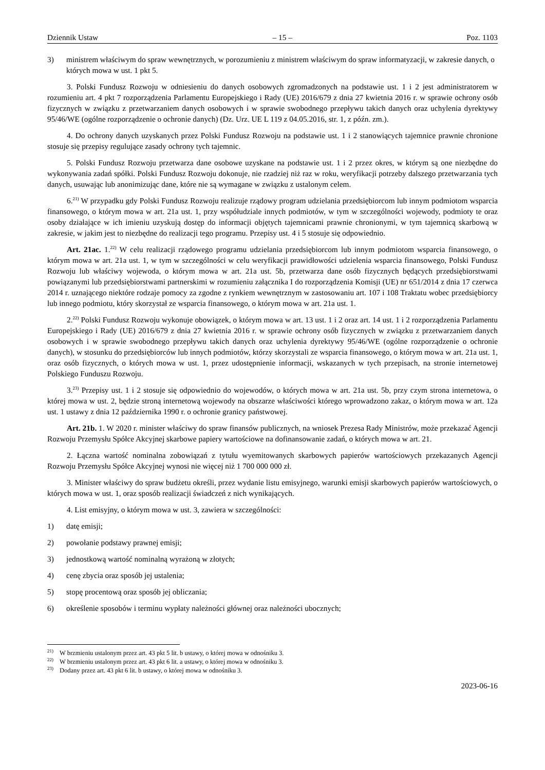Dziennik Ustaw – 15 – Poz. 1103
3) ministrem właściwym do spraw wewnętrznych, w porozumieniu z ministrem właściwym do spraw informatyzacji, w zakresie danych, o których mowa w ust. 1 pkt 5.
3. Polski Fundusz Rozwoju w odniesieniu do danych osobowych zgromadzonych na podstawie ust. 1 i 2 jest administratorem w rozumieniu art. 4 pkt 7 rozporządzenia Parlamentu Europejskiego i Rady (UE) 2016/679 z dnia 27 kwietnia 2016 r. w sprawie ochrony osób fizycznych w związku z przetwarzaniem danych osobowych i w sprawie swobodnego przepływu takich danych oraz uchylenia dyrektywy 95/46/WE (ogólne rozporządzenie o ochronie danych) (Dz. Urz. UE L 119 z 04.05.2016, str. 1, z późn. zm.).
4. Do ochrony danych uzyskanych przez Polski Fundusz Rozwoju na podstawie ust. 1 i 2 stanowiących tajemnice prawnie chronione stosuje się przepisy regulujące zasady ochrony tych tajemnic.
5. Polski Fundusz Rozwoju przetwarza dane osobowe uzyskane na podstawie ust. 1 i 2 przez okres, w którym są one niezbędne do wykonywania zadań spółki. Polski Fundusz Rozwoju dokonuje, nie rzadziej niż raz w roku, weryfikacji potrzeby dalszego przetwarzania tych danych, usuwając lub anonimizując dane, które nie są wymagane w związku z ustalonym celem.
6.<sup>21)</sup> W przypadku gdy Polski Fundusz Rozwoju realizuje rządowy program udzielania przedsiębiorcom lub innym podmiotom wsparcia finansowego, o którym mowa w art. 21a ust. 1, przy współudziale innych podmiotów, w tym w szczególności wojewody, podmioty te oraz osoby działające w ich imieniu uzyskują dostęp do informacji objętych tajemnicami prawnie chronionymi, w tym tajemnicą skarbową w zakresie, w jakim jest to niezbędne do realizacji tego programu. Przepisy ust. 4 i 5 stosuje się odpowiednio.
Art. 21ac. 1.<sup>22)</sup> W celu realizacji rządowego programu udzielania przedsiębiorcom lub innym podmiotom wsparcia finansowego, o którym mowa w art. 21a ust. 1, w tym w szczególności w celu weryfikacji prawidłowości udzielenia wsparcia finansowego, Polski Fundusz Rozwoju lub właściwy wojewoda, o którym mowa w art. 21a ust. 5b, przetwarza dane osób fizycznych będących przedsiębiorstwami powiązanymi lub przedsiębiorstwami partnerskimi w rozumieniu załącznika I do rozporządzenia Komisji (UE) nr 651/2014 z dnia 17 czerwca 2014 r. uznającego niektóre rodzaje pomocy za zgodne z rynkiem wewnętrznym w zastosowaniu art. 107 i 108 Traktatu wobec przedsiębiorcy lub innego podmiotu, który skorzystał ze wsparcia finansowego, o którym mowa w art. 21a ust. 1.
2.<sup>22)</sup> Polski Fundusz Rozwoju wykonuje obowiązek, o którym mowa w art. 13 ust. 1 i 2 oraz art. 14 ust. 1 i 2 rozporządzenia Parlamentu Europejskiego i Rady (UE) 2016/679 z dnia 27 kwietnia 2016 r. w sprawie ochrony osób fizycznych w związku z przetwarzaniem danych osobowych i w sprawie swobodnego przepływu takich danych oraz uchylenia dyrektywy 95/46/WE (ogólne rozporządzenie o ochronie danych), w stosunku do przedsiębiorców lub innych podmiotów, którzy skorzystali ze wsparcia finansowego, o którym mowa w art. 21a ust. 1, oraz osób fizycznych, o których mowa w ust. 1, przez udostępnienie informacji, wskazanych w tych przepisach, na stronie internetowej Polskiego Funduszu Rozwoju.
3.<sup>23)</sup> Przepisy ust. 1 i 2 stosuje się odpowiednio do wojewodów, o których mowa w art. 21a ust. 5b, przy czym strona internetowa, o której mowa w ust. 2, będzie stroną internetową wojewody na obszarze właściwości którego wprowadzono zakaz, o którym mowa w art. 12a ust. 1 ustawy z dnia 12 października 1990 r. o ochronie granicy państwowej.
Art. 21b. 1. W 2020 r. minister właściwy do spraw finansów publicznych, na wniosek Prezesa Rady Ministrów, może przekazać Agencji Rozwoju Przemysłu Spółce Akcyjnej skarbowe papiery wartościowe na dofinansowanie zadań, o których mowa w art. 21.
2. Łączna wartość nominalna zobowiązań z tytułu wyemitowanych skarbowych papierów wartościowych przekazanych Agencji Rozwoju Przemysłu Spółce Akcyjnej wynosi nie więcej niż 1 700 000 000 zł.
3. Minister właściwy do spraw budżetu określi, przez wydanie listu emisyjnego, warunki emisji skarbowych papierów wartościowych, o których mowa w ust. 1, oraz sposób realizacji świadczeń z nich wynikających.
4. List emisyjny, o którym mowa w ust. 3, zawiera w szczególności:
1) datę emisji;
2) powołanie podstawy prawnej emisji;
3) jednostkową wartość nominalną wyrażoną w złotych;
4) cenę zbycia oraz sposób jej ustalenia;
5) stopę procentową oraz sposób jej obliczania;
6) określenie sposobów i terminu wypłaty należności głównej oraz należności ubocznych;
<sup>21)</sup> W brzmieniu ustalonym przez art. 43 pkt 5 lit. b ustawy, o której mowa w odnośniku 3.
<sup>22)</sup> W brzmieniu ustalonym przez art. 43 pkt 6 lit. a ustawy, o której mowa w odnośniku 3.
<sup>23)</sup> Dodany przez art. 43 pkt 6 lit. b ustawy, o której mowa w odnośniku 3.
2023-06-16